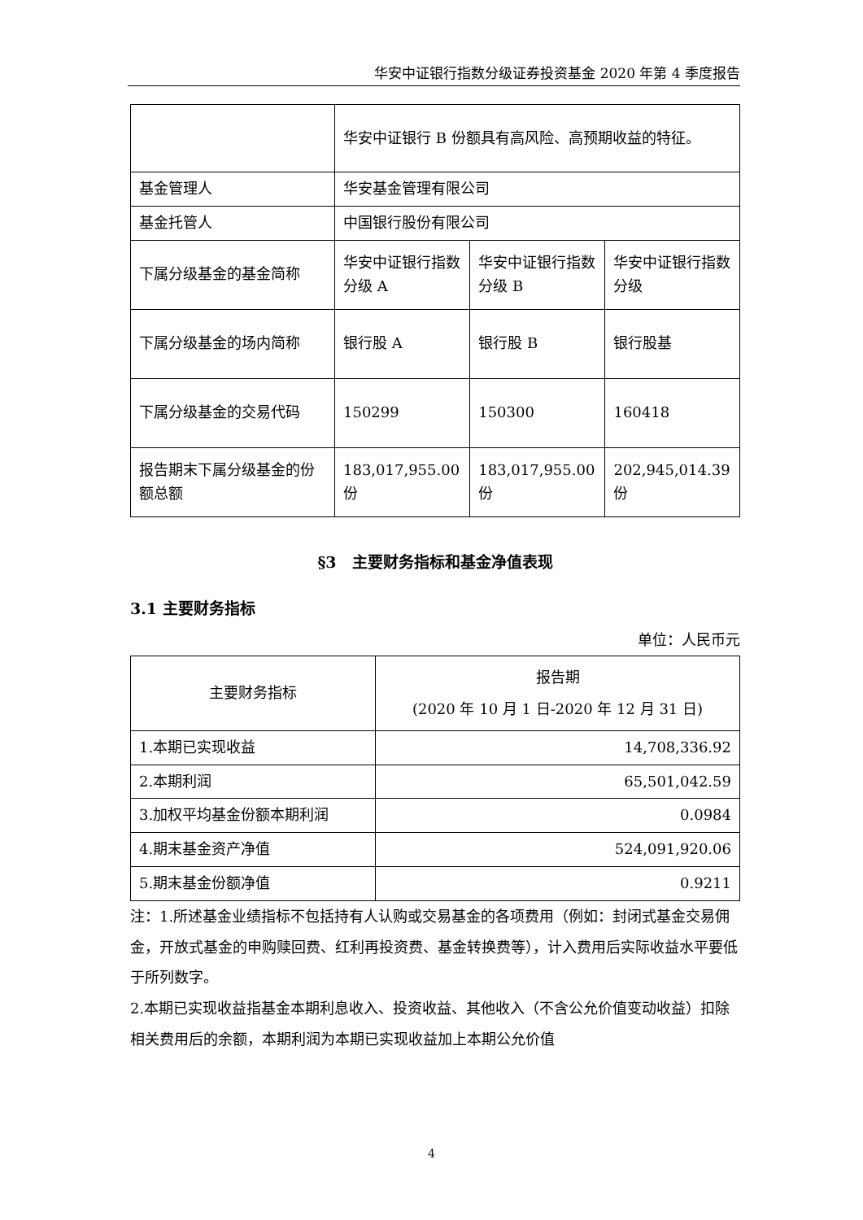华安中证银行指数分级证券投资基金 2020 年第 4 季度报告
| | 华安中证银行 B 份额具有高风险、高预期收益的特征。 | | |
| 基金管理人 | 华安基金管理有限公司 | | |
| 基金托管人 | 中国银行股份有限公司 | | |
| 下属分级基金的基金简称 | 华安中证银行指数分级 A | 华安中证银行指数分级 B | 华安中证银行指数分级 |
| 下属分级基金的场内简称 | 银行股 A | 银行股 B | 银行股基 |
| 下属分级基金的交易代码 | 150299 | 150300 | 160418 |
| 报告期末下属分级基金的份额总额 | 183,017,955.00 份 | 183,017,955.00 份 | 202,945,014.39 份 |
§3　主要财务指标和基金净值表现
3.1 主要财务指标
单位：人民币元
| 主要财务指标 | 报告期 (2020 年 10 月 1 日-2020 年 12 月 31 日) |
| --- | --- |
| 1.本期已实现收益 | 14,708,336.92 |
| 2.本期利润 | 65,501,042.59 |
| 3.加权平均基金份额本期利润 | 0.0984 |
| 4.期末基金资产净值 | 524,091,920.06 |
| 5.期末基金份额净值 | 0.9211 |
注：1.所述基金业绩指标不包括持有人认购或交易基金的各项费用（例如：封闭式基金交易佣金，开放式基金的申购赎回费、红利再投资费、基金转换费等），计入费用后实际收益水平要低于所列数字。
2.本期已实现收益指基金本期利息收入、投资收益、其他收入（不含公允价值变动收益）扣除相关费用后的余额，本期利润为本期已实现收益加上本期公允价值
4